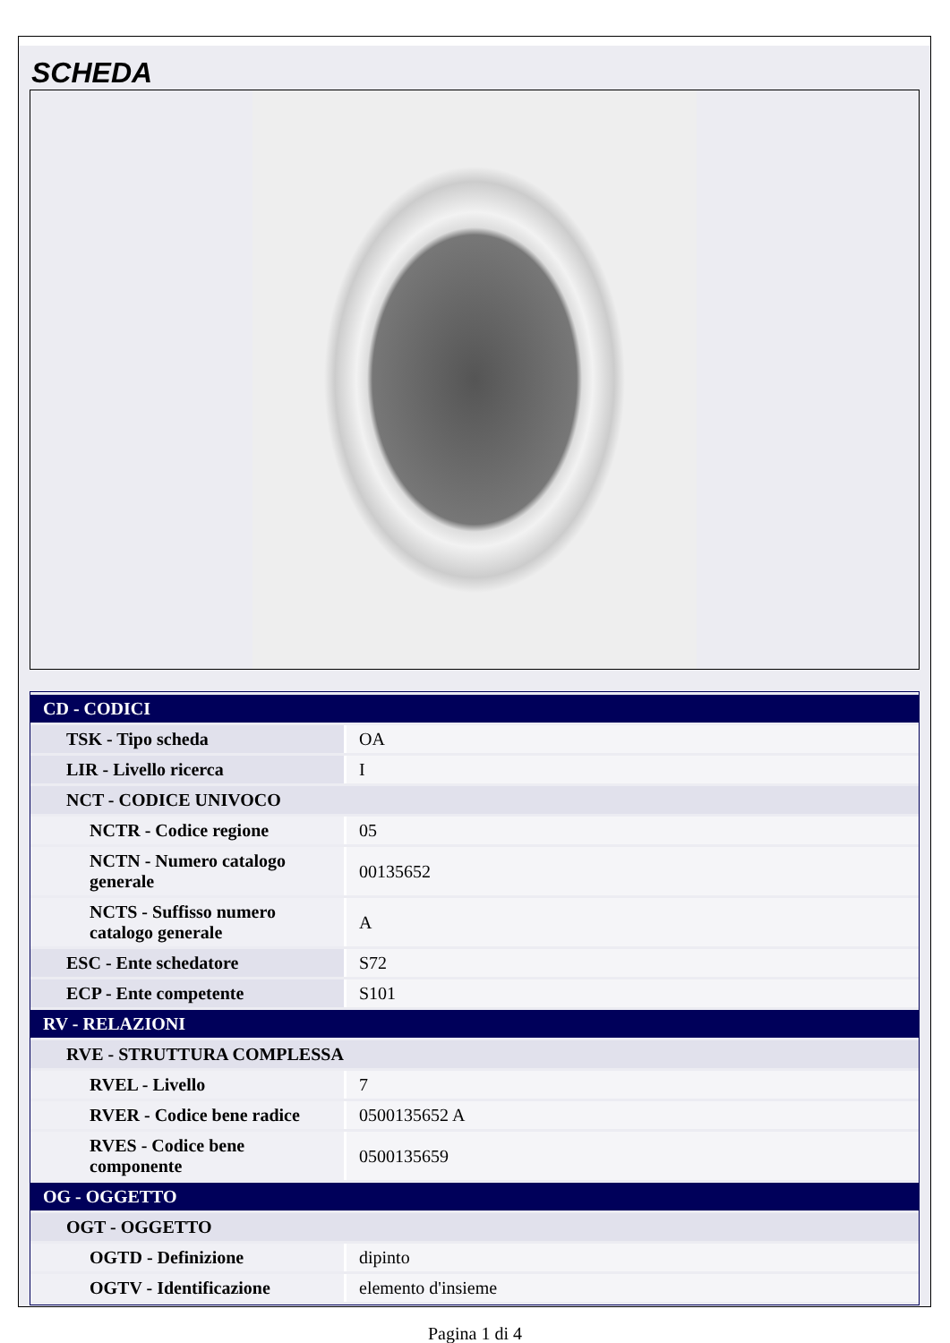SCHEDA
| CD - CODICI | |
| TSK - Tipo scheda | OA |
| LIR - Livello ricerca | I |
| NCT - CODICE UNIVOCO | |
| NCTR - Codice regione | 05 |
| NCTN - Numero catalogo generale | 00135652 |
| NCTS - Suffisso numero catalogo generale | A |
| ESC - Ente schedatore | S72 |
| ECP - Ente competente | S101 |
| RV - RELAZIONI | |
| RVE - STRUTTURA COMPLESSA | |
| RVEL - Livello | 7 |
| RVER - Codice bene radice | 0500135652 A |
| RVES - Codice bene componente | 0500135659 |
| OG - OGGETTO | |
| OGT - OGGETTO | |
| OGTD - Definizione | dipinto |
| OGTV - Identificazione | elemento d'insieme |
Pagina 1 di 4